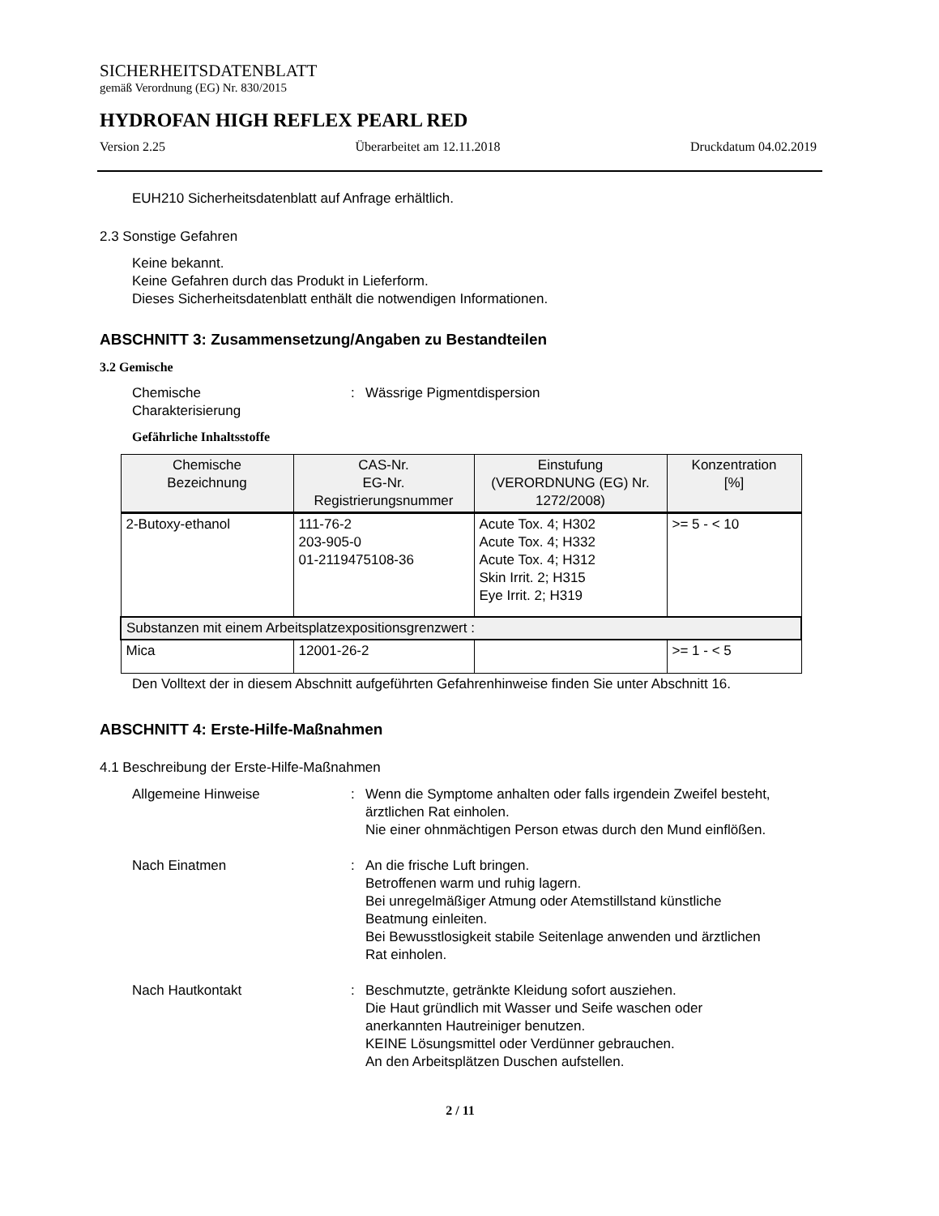SICHERHEITSDATENBLATT
gemäß Verordnung (EG) Nr. 830/2015
HYDROFAN HIGH REFLEX PEARL RED
Version 2.25 Überarbeitet am 12.11.2018 Druckdatum 04.02.2019
EUH210 Sicherheitsdatenblatt auf Anfrage erhältlich.
2.3 Sonstige Gefahren
Keine bekannt.
Keine Gefahren durch das Produkt in Lieferform.
Dieses Sicherheitsdatenblatt enthält die notwendigen Informationen.
ABSCHNITT 3: Zusammensetzung/Angaben zu Bestandteilen
3.2 Gemische
Chemische
Charakterisierung
: Wässrige Pigmentdispersion
Gefährliche Inhaltsstoffe
| Chemische Bezeichnung | CAS-Nr. EG-Nr. Registrierungsnummer | Einstufung (VERORDNUNG (EG) Nr. 1272/2008) | Konzentration [%] |
| --- | --- | --- | --- |
| 2-Butoxy-ethanol | 111-76-2 203-905-0 01-2119475108-36 | Acute Tox. 4; H302 Acute Tox. 4; H332 Acute Tox. 4; H312 Skin Irrit. 2; H315 Eye Irrit. 2; H319 | >= 5 - < 10 |
| Substanzen mit einem Arbeitsplatzexpositionsgrenzwert : | | | |
| Mica | 12001-26-2 | | >= 1 - < 5 |
Den Volltext der in diesem Abschnitt aufgeführten Gefahrenhinweise finden Sie unter Abschnitt 16.
ABSCHNITT 4: Erste-Hilfe-Maßnahmen
4.1 Beschreibung der Erste-Hilfe-Maßnahmen
Allgemeine Hinweise : Wenn die Symptome anhalten oder falls irgendein Zweifel besteht, ärztlichen Rat einholen.
Nie einer ohnmächtigen Person etwas durch den Mund einflößen.
Nach Einatmen : An die frische Luft bringen.
Betroffenen warm und ruhig lagern.
Bei unregelmäßiger Atmung oder Atemstillstand künstliche Beatmung einleiten.
Bei Bewusstlosigkeit stabile Seitenlage anwenden und ärztlichen Rat einholen.
Nach Hautkontakt : Beschmutzte, getränkte Kleidung sofort ausziehen.
Die Haut gründlich mit Wasser und Seife waschen oder anerkannten Hautreiniger benutzen.
KEINE Lösungsmittel oder Verdünner gebrauchen.
An den Arbeitsplätzen Duschen aufstellen.
2 / 11